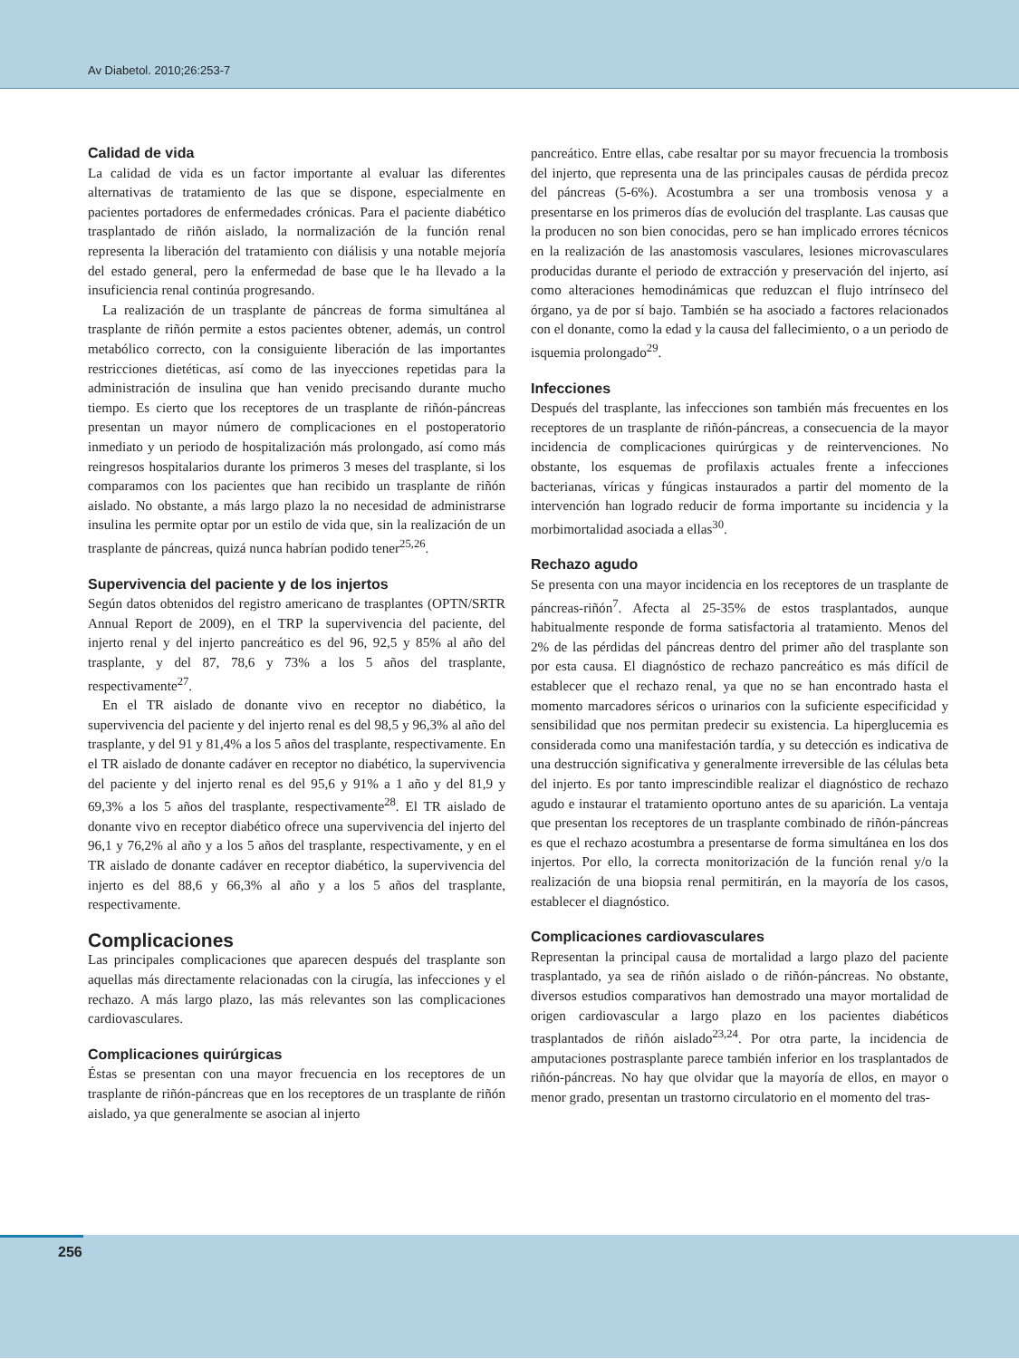Av Diabetol. 2010;26:253-7
Calidad de vida
La calidad de vida es un factor importante al evaluar las diferentes alternativas de tratamiento de las que se dispone, especialmente en pacientes portadores de enfermedades crónicas. Para el paciente diabético trasplantado de riñón aislado, la normalización de la función renal representa la liberación del tratamiento con diálisis y una notable mejoría del estado general, pero la enfermedad de base que le ha llevado a la insuficiencia renal continúa progresando.
La realización de un trasplante de páncreas de forma simultánea al trasplante de riñón permite a estos pacientes obtener, además, un control metabólico correcto, con la consiguiente liberación de las importantes restricciones dietéticas, así como de las inyecciones repetidas para la administración de insulina que han venido precisando durante mucho tiempo. Es cierto que los receptores de un trasplante de riñón-páncreas presentan un mayor número de complicaciones en el postoperatorio inmediato y un periodo de hospitalización más prolongado, así como más reingresos hospitalarios durante los primeros 3 meses del trasplante, si los comparamos con los pacientes que han recibido un trasplante de riñón aislado. No obstante, a más largo plazo la no necesidad de administrarse insulina les permite optar por un estilo de vida que, sin la realización de un trasplante de páncreas, quizá nunca habrían podido tener<sup>25,26</sup>.
Supervivencia del paciente y de los injertos
Según datos obtenidos del registro americano de trasplantes (OPTN/SRTR Annual Report de 2009), en el TRP la supervivencia del paciente, del injerto renal y del injerto pancreático es del 96, 92,5 y 85% al año del trasplante, y del 87, 78,6 y 73% a los 5 años del trasplante, respectivamente<sup>27</sup>.
En el TR aislado de donante vivo en receptor no diabético, la supervivencia del paciente y del injerto renal es del 98,5 y 96,3% al año del trasplante, y del 91 y 81,4% a los 5 años del trasplante, respectivamente. En el TR aislado de donante cadáver en receptor no diabético, la supervivencia del paciente y del injerto renal es del 95,6 y 91% a 1 año y del 81,9 y 69,3% a los 5 años del trasplante, respectivamente<sup>28</sup>. El TR aislado de donante vivo en receptor diabético ofrece una supervivencia del injerto del 96,1 y 76,2% al año y a los 5 años del trasplante, respectivamente, y en el TR aislado de donante cadáver en receptor diabético, la supervivencia del injerto es del 88,6 y 66,3% al año y a los 5 años del trasplante, respectivamente.
Complicaciones
Las principales complicaciones que aparecen después del trasplante son aquellas más directamente relacionadas con la cirugía, las infecciones y el rechazo. A más largo plazo, las más relevantes son las complicaciones cardiovasculares.
Complicaciones quirúrgicas
Éstas se presentan con una mayor frecuencia en los receptores de un trasplante de riñón-páncreas que en los receptores de un trasplante de riñón aislado, ya que generalmente se asocian al injerto
pancreático. Entre ellas, cabe resaltar por su mayor frecuencia la trombosis del injerto, que representa una de las principales causas de pérdida precoz del páncreas (5-6%). Acostumbra a ser una trombosis venosa y a presentarse en los primeros días de evolución del trasplante. Las causas que la producen no son bien conocidas, pero se han implicado errores técnicos en la realización de las anastomosis vasculares, lesiones microvasculares producidas durante el periodo de extracción y preservación del injerto, así como alteraciones hemodinámicas que reduzcan el flujo intrínseco del órgano, ya de por sí bajo. También se ha asociado a factores relacionados con el donante, como la edad y la causa del fallecimiento, o a un periodo de isquemia prolongado<sup>29</sup>.
Infecciones
Después del trasplante, las infecciones son también más frecuentes en los receptores de un trasplante de riñón-páncreas, a consecuencia de la mayor incidencia de complicaciones quirúrgicas y de reintervenciones. No obstante, los esquemas de profilaxis actuales frente a infecciones bacterianas, víricas y fúngicas instaurados a partir del momento de la intervención han logrado reducir de forma importante su incidencia y la morbimortalidad asociada a ellas<sup>30</sup>.
Rechazo agudo
Se presenta con una mayor incidencia en los receptores de un trasplante de páncreas-riñón<sup>7</sup>. Afecta al 25-35% de estos trasplantados, aunque habitualmente responde de forma satisfactoria al tratamiento. Menos del 2% de las pérdidas del páncreas dentro del primer año del trasplante son por esta causa. El diagnóstico de rechazo pancreático es más difícil de establecer que el rechazo renal, ya que no se han encontrado hasta el momento marcadores séricos o urinarios con la suficiente especificidad y sensibilidad que nos permitan predecir su existencia. La hiperglucemia es considerada como una manifestación tardía, y su detección es indicativa de una destrucción significativa y generalmente irreversible de las células beta del injerto. Es por tanto imprescindible realizar el diagnóstico de rechazo agudo e instaurar el tratamiento oportuno antes de su aparición. La ventaja que presentan los receptores de un trasplante combinado de riñón-páncreas es que el rechazo acostumbra a presentarse de forma simultánea en los dos injertos. Por ello, la correcta monitorización de la función renal y/o la realización de una biopsia renal permitirán, en la mayoría de los casos, establecer el diagnóstico.
Complicaciones cardiovasculares
Representan la principal causa de mortalidad a largo plazo del paciente trasplantado, ya sea de riñón aislado o de riñón-páncreas. No obstante, diversos estudios comparativos han demostrado una mayor mortalidad de origen cardiovascular a largo plazo en los pacientes diabéticos trasplantados de riñón aislado<sup>23,24</sup>. Por otra parte, la incidencia de amputaciones postrasplante parece también inferior en los trasplantados de riñón-páncreas. No hay que olvidar que la mayoría de ellos, en mayor o menor grado, presentan un trastorno circulatorio en el momento del tras-
256